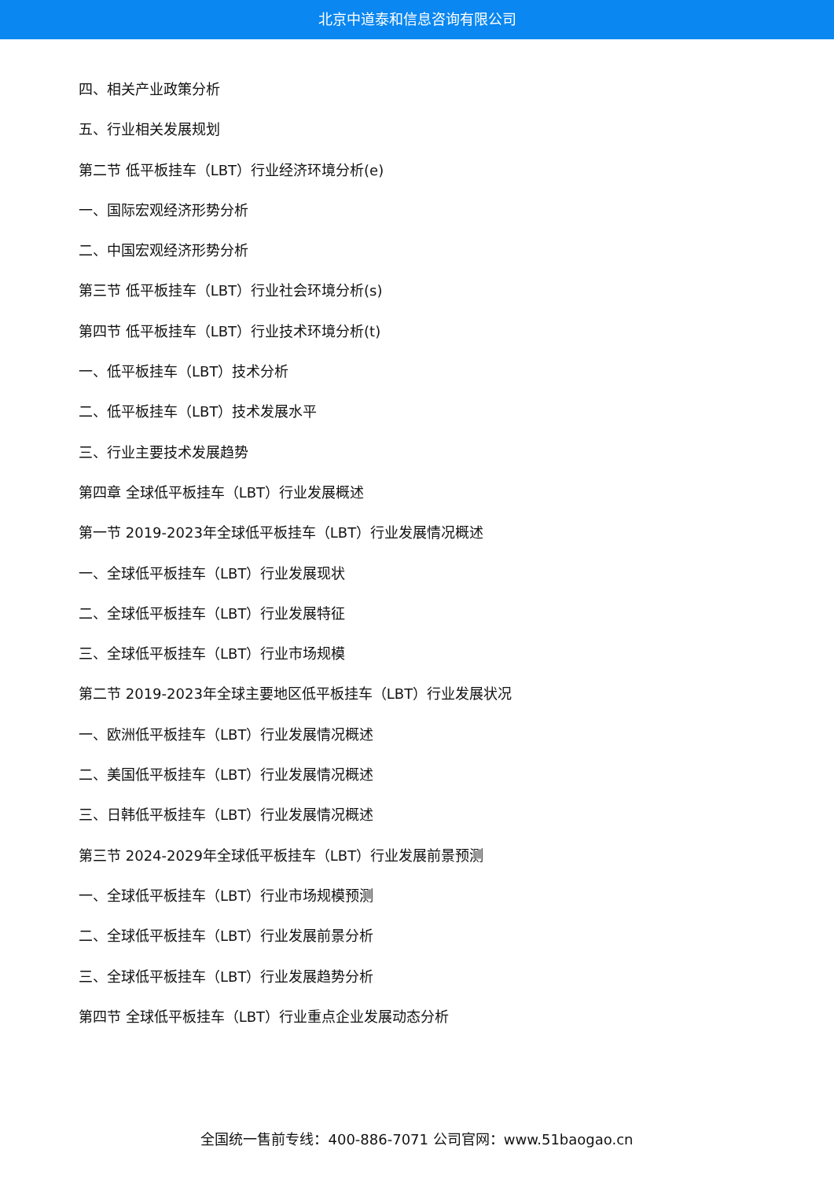北京中道泰和信息咨询有限公司
四、相关产业政策分析
五、行业相关发展规划
第二节 低平板挂车（LBT）行业经济环境分析(e)
一、国际宏观经济形势分析
二、中国宏观经济形势分析
第三节 低平板挂车（LBT）行业社会环境分析(s)
第四节 低平板挂车（LBT）行业技术环境分析(t)
一、低平板挂车（LBT）技术分析
二、低平板挂车（LBT）技术发展水平
三、行业主要技术发展趋势
第四章 全球低平板挂车（LBT）行业发展概述
第一节 2019-2023年全球低平板挂车（LBT）行业发展情况概述
一、全球低平板挂车（LBT）行业发展现状
二、全球低平板挂车（LBT）行业发展特征
三、全球低平板挂车（LBT）行业市场规模
第二节 2019-2023年全球主要地区低平板挂车（LBT）行业发展状况
一、欧洲低平板挂车（LBT）行业发展情况概述
二、美国低平板挂车（LBT）行业发展情况概述
三、日韩低平板挂车（LBT）行业发展情况概述
第三节 2024-2029年全球低平板挂车（LBT）行业发展前景预测
一、全球低平板挂车（LBT）行业市场规模预测
二、全球低平板挂车（LBT）行业发展前景分析
三、全球低平板挂车（LBT）行业发展趋势分析
第四节 全球低平板挂车（LBT）行业重点企业发展动态分析
全国统一售前专线：400-886-7071 公司官网：www.51baogao.cn